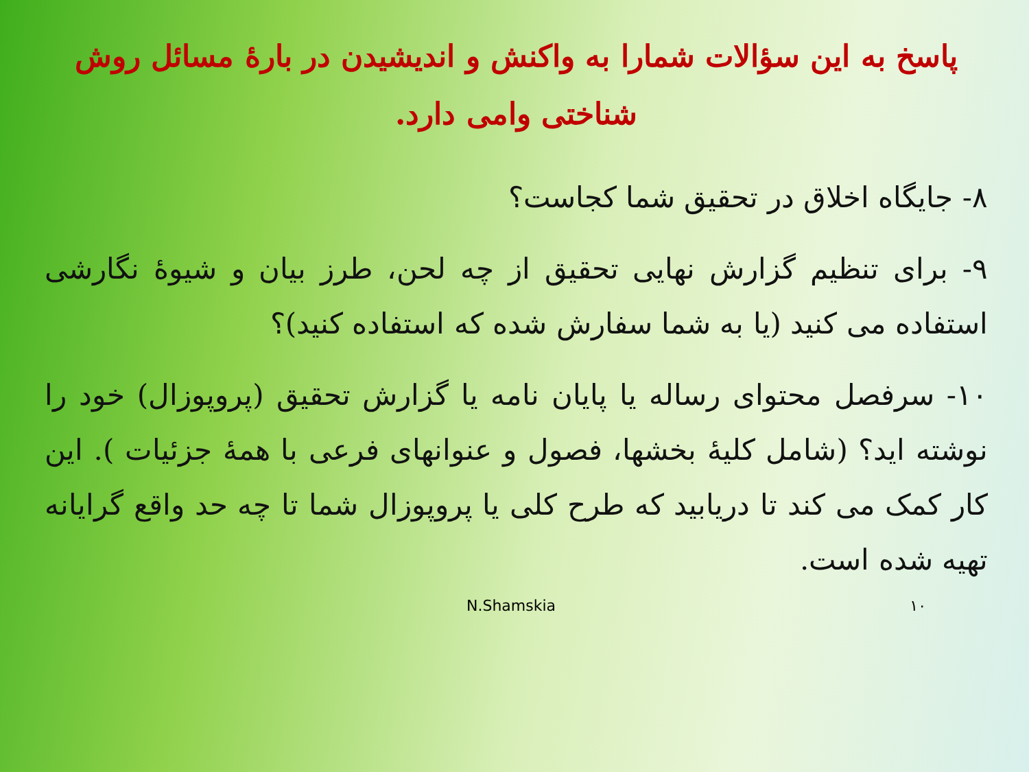پاسخ به این سؤالات شمارا به واکنش و اندیشیدن در بارهٔ مسائل روش شناختی وامی دارد.
۸- جایگاه اخلاق در تحقیق شما کجاست؟
۹- برای تنظیم گزارش نهایی تحقیق از چه لحن، طرز بیان و شیوهٔ نگارشی استفاده می کنید (یا به شما سفارش شده که استفاده کنید)؟
۱۰- سرفصل محتوای رساله یا پایان نامه یا گزارش تحقیق (پروپوزال) خود را نوشته اید؟ (شامل کلیهٔ بخشها، فصول و عنوانهای فرعی با همهٔ جزئیات ). این کار کمک می کند تا دریابید که طرح کلی یا پروپوزال شما تا چه حد واقع گرایانه تهیه شده است.
N.Shamskia ۱۰